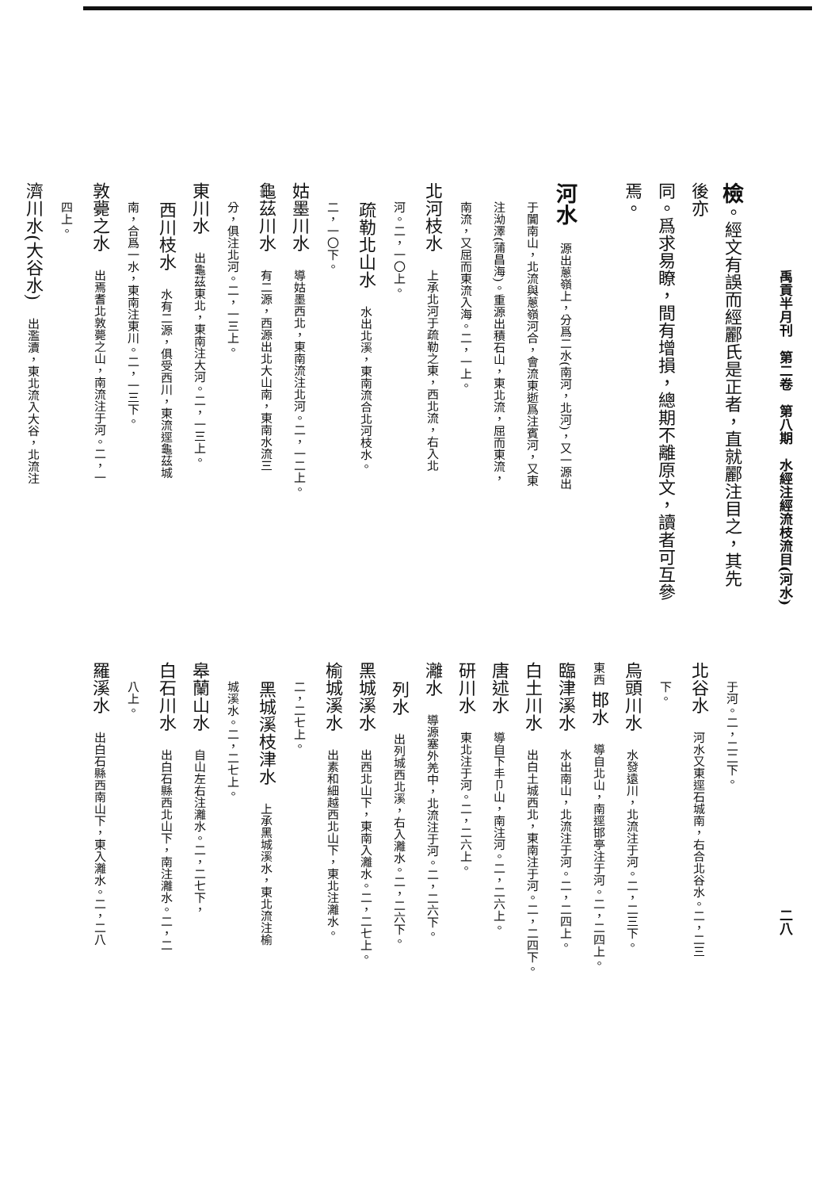禹貢半月刊　第二卷　第八期　水經注經流枝流目(河水) 二八
檢。經文有誤而經酈氏是正者，直就酈注目之，其先後亦
同。爲求易瞭，間有增損，總期不離原文，讀者可互參焉。
河水　源出蔥嶺上，分爲二水(南河，北河)，又一源出
于闐南山，北流與蔥嶺河合，會流東逝爲注賓河，又東
注泑澤(蒲昌海)。重源出積石山，東北流，屈而東流，
南流，又屈而東流入海。二，一上。
北河枝水　上承北河于疏勒之東，西北流，右入北
河。二，一〇上。
疏勒北山水　水出北溪，東南流合北河枝水。
二，一〇下。
姑墨川水　導姑墨西北，東南流注北河。二，一二上。
龜茲川水　有二源，西源出北大山南，東南水流三
分，俱注北河。二，一三上。
東川水　出龜茲東北，東南注大河。二，一三上。
西川枝水　水有二源，俱受西川，東流逕龜茲城
南，合爲一水，東南注東川。二，一三下。
敦薨之水　出焉耆北敦薨之山，南流注于河。二，一
四上。
濟川水(大谷水)　出濫瀆，東北流入大谷，北流注
于河。二，二二下。
北谷水　河水又東逕石城南，右合北谷水。二，二三
下。
烏頭川水　水發遠川，北流注于河。二，二三下。
東西 邯水　導自北山，南逕邯亭注于河。二，二四上。
臨津溪水　水出南山，北流注于河。二，二四上。
白土川水　出白土城西北，東南注于河。二，二四下。
唐述水　導自下丰卩山，南注河。二，二六上。
研川水　東北注于河。二，二六上。
灕水　導源塞外羌中，北流注于河。二，二六下。
列水　出列城西北溪，右入灕水。二，二六下。
黑城溪水　出西北山下，東南入灕水。二，二七上。
榆城溪水　出素和細越西北山下，東北注灕水。
二，二七上。
黑城溪枝津水　上承黑城溪水，東北流注榆
城溪水。二，二七上。
皋蘭山水　自山左右注灕水。二，二七下，
白石川水　出白石縣西北山下，南注灕水。二，二
八上。
羅溪水　出白石縣西南山下，東入灕水。二，二八